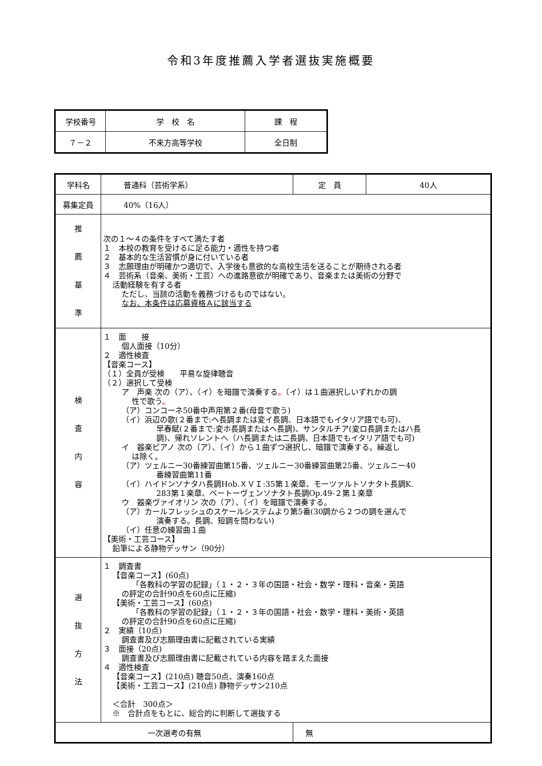令和3年度推薦入学者選抜実施概要
| 学校番号 | 学 校 名 | 課 程 |
| ７－２ | 不来方高等学校 | 全日制 |
| 学科名 | 普通科（芸術学系） | 定 員 | 40人 |
| 募集定員 | 40%（16人） | | |
| 推 薦 基 準 | 次の１～４の条件をすべて満たす者 １ 本校の教育を受けるに足る能力・適性を持つ者 ２ 基本的な生活習慣が身に付いている者 ３ 志願理由が明確かつ適切で、入学後も意欲的な高校生活を送ることが期待される者 ４ 芸術系（音楽、美術・工芸）への進路意欲が明確であり、音楽または美術の分野で 活動経験を有する者 ただし、当該の活動を義務づけるものではない。 なお、本条件は応募資格Ａに該当する | | |
| 検 査 内 容 | １ 面 接 個人面接（10分） ２ 適性検査 【音楽コース】 （１）全員が受検 平易な旋律聴音 （２）選択して受検 ア 声楽 次の（ア）、（イ）を暗譜で演奏する 。 （イ）は１曲選択しいずれかの調 性で歌う 。 （ア）コンコーネ50番中声用第２番(母音で歌う) （イ）浜辺の歌(２番まで:ヘ長調または変イ長調、日本語でもイタリア語でも可)、 早春賦(２番まで:変ホ長調またはヘ長調)、サンタルチア(変ロ長調またはハ長 調)、帰れソレントへ（ハ長調または二長調、日本語でもイタリア語でも可) イ 器楽ピアノ 次の（ア）、（イ）から１曲ずつ選択し、暗譜で演奏する。繰返し は除く。 （ア）ツェルニー30番練習曲第15番、ツェルニー30番練習曲第25番、ツェルニー40 番練習曲第11番 （イ）ハイドンソナタハ長調Hob.ＸＶＩ:35第１楽章、モーツァルトソナタト長調K. 283第１楽章、ベートーヴェンソナタト長調Op.49-２第１楽章 ウ 器楽ヴァイオリン 次の（ア）、（イ）を暗譜で演奏する。 （ア）カールフレッシュのスケールシステムより第5番(30調から２つの調を選んで 演奏する。長調、短調を問わない) （イ）任意の練習曲１曲 【美術・工芸コース】 鉛筆による静物デッサン（90分） | | |
| 選 抜 方 法 | １ 調査書 【音楽コース】(60点) 「各教科の学習の記録」（１・２・３年の国語・社会・数学・理科・音楽・英語 の評定の合計90点を60点に圧縮) 【美術・工芸コース】(60点) 「各教科の学習の記録」（１・２・３年の国語・社会・数学・理科・美術・英語 の評定の合計90点を60点に圧縮) ２ 実績（10点) 調査書及び志願理由書に記載されている実績 ３ 面接（20点) 調査書及び志願理由書に記載されている内容を踏まえた面接 ４ 適性検査 【音楽コース】(210点) 聴音50点、演奏160点 【美術・工芸コース】(210点) 静物デッサン210点 ＜合計 300点＞ ※ 合計点をもとに、総合的に判断して選抜する | | |
| 一次選考の有無 | | 無 | |